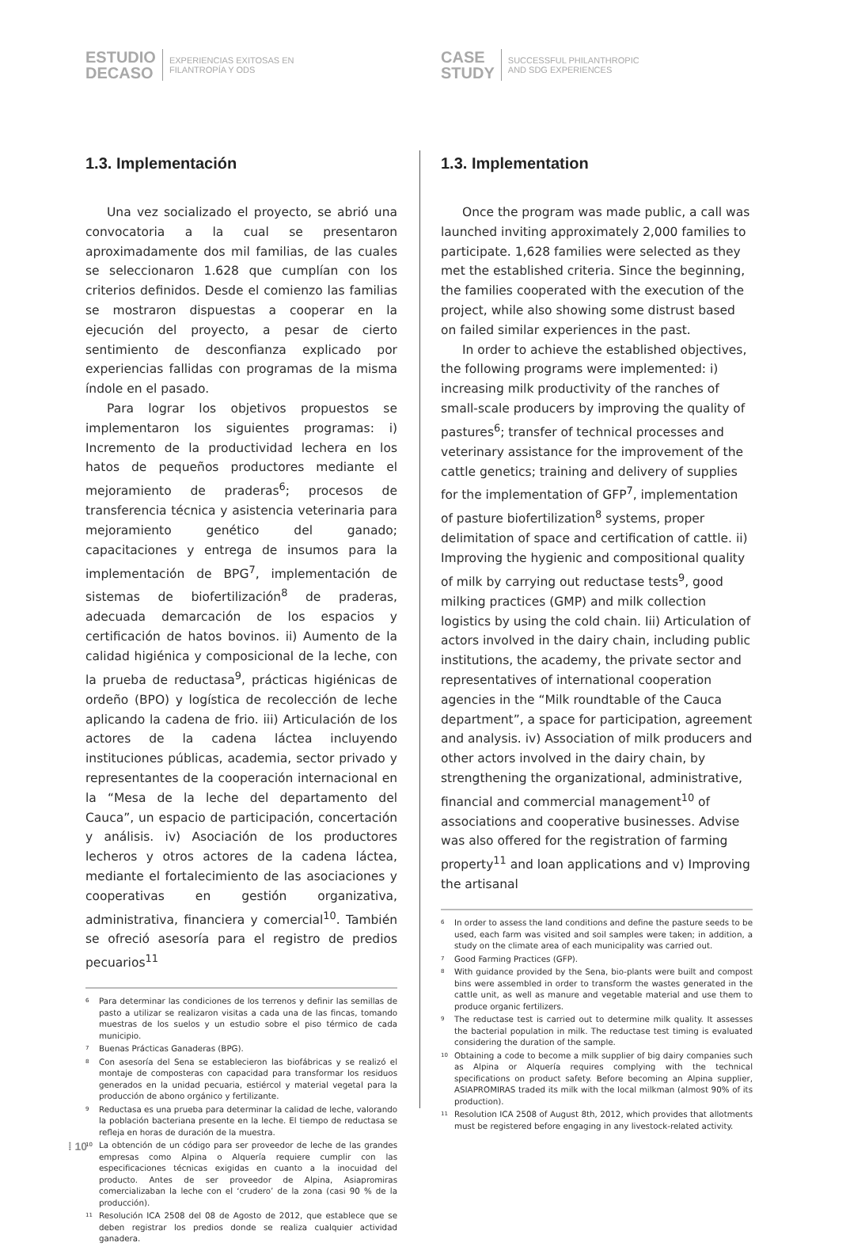ESTUDIO
DECASO
EXPERIENCIAS EXITOSAS EN
FILANTROPÍA Y ODS
CASE
STUDY
SUCCESSFUL PHILANTHROPIC
AND SDG EXPERIENCES
1.3. Implementación
Una vez socializado el proyecto, se abrió una convocatoria a la cual se presentaron aproximadamente dos mil familias, de las cuales se seleccionaron 1.628 que cumplían con los criterios definidos. Desde el comienzo las familias se mostraron dispuestas a cooperar en la ejecución del proyecto, a pesar de cierto sentimiento de desconfianza explicado por experiencias fallidas con programas de la misma índole en el pasado.
Para lograr los objetivos propuestos se implementaron los siguientes programas: i) Incremento de la productividad lechera en los hatos de pequeños productores mediante el mejoramiento de praderas<sup>6</sup>; procesos de transferencia técnica y asistencia veterinaria para mejoramiento genético del ganado; capacitaciones y entrega de insumos para la implementación de BPG<sup>7</sup>, implementación de sistemas de biofertilización<sup>8</sup> de praderas, adecuada demarcación de los espacios y certificación de hatos bovinos. ii) Aumento de la calidad higiénica y composicional de la leche, con la prueba de reductasa<sup>9</sup>, prácticas higiénicas de ordeño (BPO) y logística de recolección de leche aplicando la cadena de frio. iii) Articulación de los actores de la cadena láctea incluyendo instituciones públicas, academia, sector privado y representantes de la cooperación internacional en la “Mesa de la leche del departamento del Cauca”, un espacio de participación, concertación y análisis. iv) Asociación de los productores lecheros y otros actores de la cadena láctea, mediante el fortalecimiento de las asociaciones y cooperativas en gestión organizativa, administrativa, financiera y comercial<sup>10</sup>. También se ofreció asesoría para el registro de predios pecuarios<sup>11</sup>
<sup>6</sup> Para determinar las condiciones de los terrenos y definir las semillas de pasto a utilizar se realizaron visitas a cada una de las fincas, tomando muestras de los suelos y un estudio sobre el piso térmico de cada municipio.
<sup>7</sup> Buenas Prácticas Ganaderas (BPG).
<sup>8</sup> Con asesoría del Sena se establecieron las biofábricas y se realizó el montaje de composteras con capacidad para transformar los residuos generados en la unidad pecuaria, estiércol y material vegetal para la producción de abono orgánico y fertilizante.
<sup>9</sup> Reductasa es una prueba para determinar la calidad de leche, valorando la población bacteriana presente en la leche. El tiempo de reductasa se refleja en horas de duración de la muestra.
<sup>10</sup> La obtención de un código para ser proveedor de leche de las grandes empresas como Alpina o Alquería requiere cumplir con las especificaciones técnicas exigidas en cuanto a la inocuidad del producto. Antes de ser proveedor de Alpina, Asiapromiras comercializaban la leche con el ‘crudero’ de la zona (casi 90 % de la producción).
<sup>11</sup> Resolución ICA 2508 del 08 de Agosto de 2012, que establece que se deben registrar los predios donde se realiza cualquier actividad ganadera.
1.3. Implementation
Once the program was made public, a call was launched inviting approximately 2,000 families to participate. 1,628 families were selected as they met the established criteria. Since the beginning, the families cooperated with the execution of the project, while also showing some distrust based on failed similar experiences in the past.
In order to achieve the established objectives, the following programs were implemented: i) increasing milk productivity of the ranches of small-scale producers by improving the quality of pastures<sup>6</sup>; transfer of technical processes and veterinary assistance for the improvement of the cattle genetics; training and delivery of supplies for the implementation of GFP<sup>7</sup>, implementation of pasture biofertilization<sup>8</sup> systems, proper delimitation of space and certification of cattle. ii) Improving the hygienic and compositional quality of milk by carrying out reductase tests<sup>9</sup>, good milking practices (GMP) and milk collection logistics by using the cold chain. Iii) Articulation of actors involved in the dairy chain, including public institutions, the academy, the private sector and representatives of international cooperation agencies in the “Milk roundtable of the Cauca department”, a space for participation, agreement and analysis. iv) Association of milk producers and other actors involved in the dairy chain, by strengthening the organizational, administrative, financial and commercial management<sup>10</sup> of associations and cooperative businesses. Advise was also offered for the registration of farming property<sup>11</sup> and loan applications and v) Improving the artisanal
<sup>6</sup> In order to assess the land conditions and define the pasture seeds to be used, each farm was visited and soil samples were taken; in addition, a study on the climate area of each municipality was carried out.
<sup>7</sup> Good Farming Practices (GFP).
<sup>8</sup> With guidance provided by the Sena, bio-plants were built and compost bins were assembled in order to transform the wastes generated in the cattle unit, as well as manure and vegetable material and use them to produce organic fertilizers.
<sup>9</sup> The reductase test is carried out to determine milk quality. It assesses the bacterial population in milk. The reductase test timing is evaluated considering the duration of the sample.
<sup>10</sup> Obtaining a code to become a milk supplier of big dairy companies such as Alpina or Alquería requires complying with the technical specifications on product safety. Before becoming an Alpina supplier, ASIAPROMIRAS traded its milk with the local milkman (almost 90% of its production).
<sup>11</sup> Resolution ICA 2508 of August 8th, 2012, which provides that allotments must be registered before engaging in any livestock-related activity.
⁞ 10